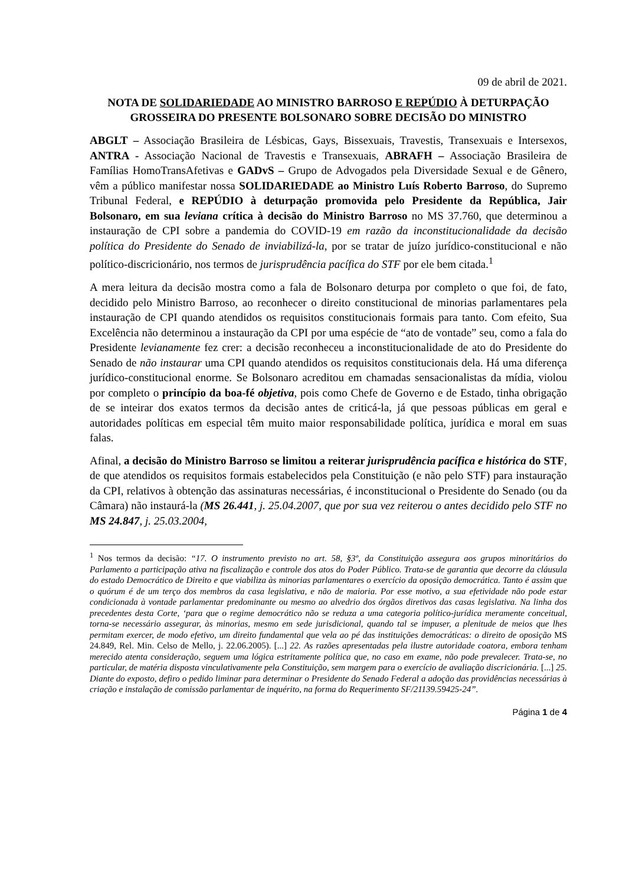09 de abril de 2021.
NOTA DE SOLIDARIEDADE AO MINISTRO BARROSO E REPÚDIO À DETURPAÇÃO GROSSEIRA DO PRESENTE BOLSONARO SOBRE DECISÃO DO MINISTRO
ABGLT – Associação Brasileira de Lésbicas, Gays, Bissexuais, Travestis, Transexuais e Intersexos, ANTRA - Associação Nacional de Travestis e Transexuais, ABRAFH – Associação Brasileira de Famílias HomoTransAfetivas e GADvS – Grupo de Advogados pela Diversidade Sexual e de Gênero, vêm a público manifestar nossa SOLIDARIEDADE ao Ministro Luís Roberto Barroso, do Supremo Tribunal Federal, e REPÚDIO à deturpação promovida pelo Presidente da República, Jair Bolsonaro, em sua leviana crítica à decisão do Ministro Barroso no MS 37.760, que determinou a instauração de CPI sobre a pandemia do COVID-19 em razão da inconstitucionalidade da decisão política do Presidente do Senado de inviabilizá-la, por se tratar de juízo jurídico-constitucional e não político-discricionário, nos termos de jurisprudência pacífica do STF por ele bem citada.<sup>1</sup>
A mera leitura da decisão mostra como a fala de Bolsonaro deturpa por completo o que foi, de fato, decidido pelo Ministro Barroso, ao reconhecer o direito constitucional de minorias parlamentares pela instauração de CPI quando atendidos os requisitos constitucionais formais para tanto. Com efeito, Sua Excelência não determinou a instauração da CPI por uma espécie de “ato de vontade” seu, como a fala do Presidente levianamente fez crer: a decisão reconheceu a inconstitucionalidade de ato do Presidente do Senado de não instaurar uma CPI quando atendidos os requisitos constitucionais dela. Há uma diferença jurídico-constitucional enorme. Se Bolsonaro acreditou em chamadas sensacionalistas da mídia, violou por completo o princípio da boa-fé objetiva, pois como Chefe de Governo e de Estado, tinha obrigação de se inteirar dos exatos termos da decisão antes de criticá-la, já que pessoas públicas em geral e autoridades políticas em especial têm muito maior responsabilidade política, jurídica e moral em suas falas.
Afinal, a decisão do Ministro Barroso se limitou a reiterar jurisprudência pacífica e histórica do STF, de que atendidos os requisitos formais estabelecidos pela Constituição (e não pelo STF) para instauração da CPI, relativos à obtenção das assinaturas necessárias, é inconstitucional o Presidente do Senado (ou da Câmara) não instaurá-la (MS 26.441, j. 25.04.2007, que por sua vez reiterou o antes decidido pelo STF no MS 24.847, j. 25.03.2004,
<sup>1</sup> Nos termos da decisão: “17. O instrumento previsto no art. 58, §3º, da Constituição assegura aos grupos minoritários do Parlamento a participação ativa na fiscalização e controle dos atos do Poder Público. Trata-se de garantia que decorre da cláusula do estado Democrático de Direito e que viabiliza às minorias parlamentares o exercício da oposição democrática. Tanto é assim que o quórum é de um terço dos membros da casa legislativa, e não de maioria. Por esse motivo, a sua efetividade não pode estar condicionada à vontade parlamentar predominante ou mesmo ao alvedrio dos órgãos diretivos das casas legislativa. Na linha dos precedentes desta Corte, ‘para que o regime democrático não se reduza a uma categoria político-jurídica meramente conceitual, torna-se necessário assegurar, às minorias, mesmo em sede jurisdicional, quando tal se impuser, a plenitude de meios que lhes permitam exercer, de modo efetivo, um direito fundamental que vela ao pé das instituições democráticas: o direito de oposição MS 24.849, Rel. Min. Celso de Mello, j. 22.06.2005). [...] 22. As razões apresentadas pela ilustre autoridade coatora, embora tenham merecido atenta consideração, seguem uma lógica estritamente política que, no caso em exame, não pode prevalecer. Trata-se, no particular, de matéria disposta vinculativamente pela Constituição, sem margem para o exercício de avaliação discricionária. [...] 25. Diante do exposto, defiro o pedido liminar para determinar o Presidente do Senado Federal a adoção das providências necessárias à criação e instalação de comissão parlamentar de inquérito, na forma do Requerimento SF/21139.59425-24”.
Página 1 de 4